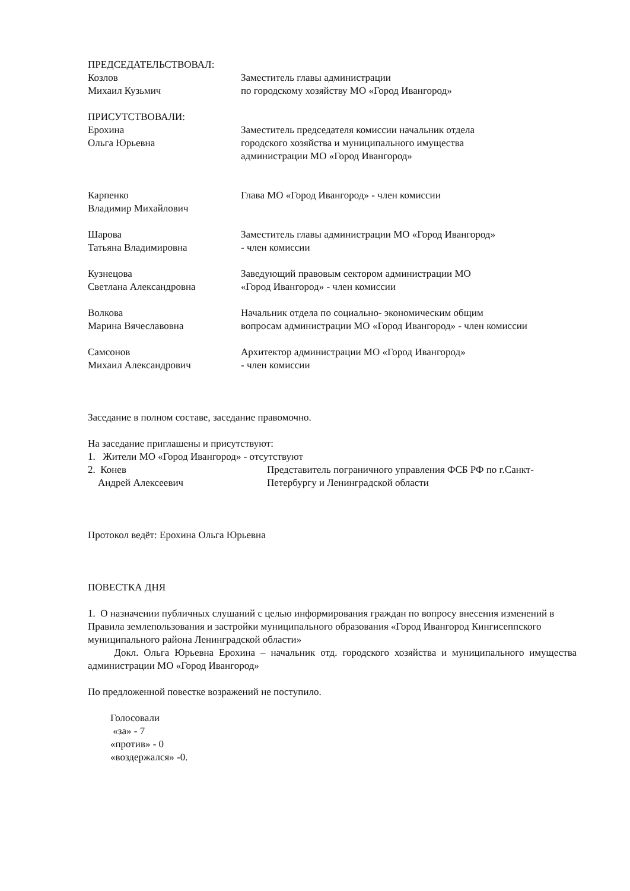ПРЕДСЕДАТЕЛЬСТВОВАЛ:
Козлов
Михаил Кузьмич
Заместитель главы администрации
по городскому хозяйству МО «Город Ивангород»
ПРИСУТСТВОВАЛИ:
Ерохина
Ольга Юрьевна
Заместитель председателя комиссии начальник отдела
городского хозяйства и муниципального имущества
администрации МО «Город Ивангород»
Карпенко
Владимир Михайлович
Глава МО «Город Ивангород» - член комиссии
Шарова
Татьяна Владимировна
Заместитель главы администрации МО «Город Ивангород»
- член комиссии
Кузнецова
Светлана Александровна
Заведующий правовым сектором администрации МО
«Город Ивангород» - член комиссии
Волкова
Марина Вячеславовна
Начальник отдела по социально- экономическим общим
вопросам администрации МО «Город Ивангород» - член комиссии
Самсонов
Михаил Александрович
Архитектор администрации МО «Город Ивангород»
- член комиссии
Заседание в полном составе, заседание правомочно.
На заседание приглашены и присутствуют:
1. Жители МО «Город Ивангород» - отсутствуют
2. Конев
Андрей Алексеевич
Представитель пограничного управления ФСБ РФ по г.Санкт-
Петербургу и Ленинградской области
Протокол ведёт: Ерохина Ольга Юрьевна
ПОВЕСТКА ДНЯ
1. О назначении публичных слушаний с целью информирования граждан по вопросу внесения изменений в Правила землепользования и застройки муниципального образования «Город Ивангород Кингисеппского муниципального района Ленинградской области»
Докл. Ольга Юрьевна Ерохина – начальник отд. городского хозяйства и муниципального имущества администрации МО «Город Ивангород»
По предложенной повестке возражений не поступило.
Голосовали
«за» - 7
«против» - 0
«воздержался» -0.